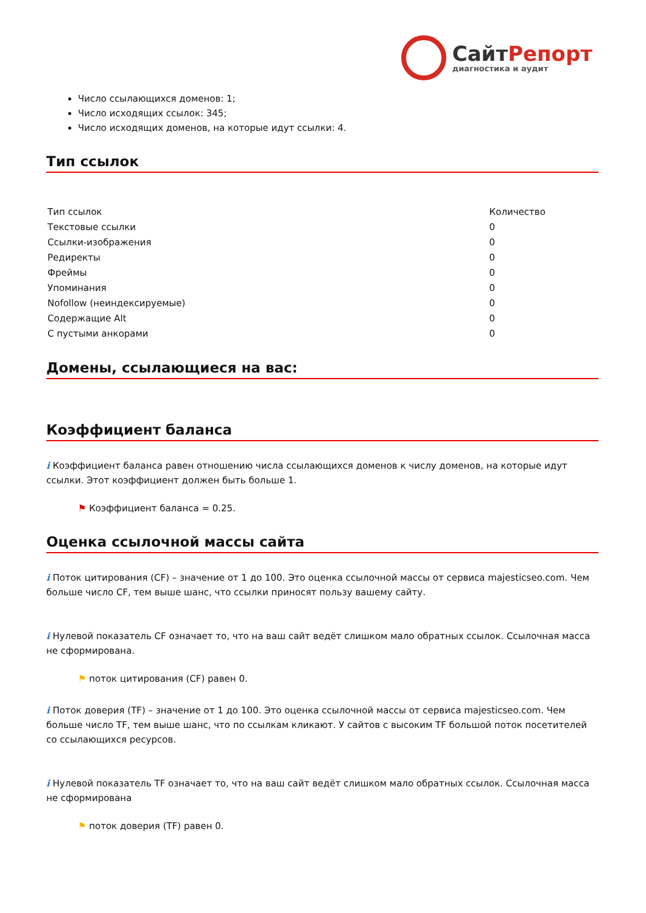Сайт Репорт
диагностика и аудит
Число ссылающихся доменов: 1;
Число исходящих ссылок: 345;
Число исходящих доменов, на которые идут ссылки: 4.
Тип ссылок
| Тип ссылок | Количество |
| --- | --- |
| Текстовые ссылки | 0 |
| Ссылки-изображения | 0 |
| Редиректы | 0 |
| Фреймы | 0 |
| Упоминания | 0 |
| Nofollow (неиндексируемые) | 0 |
| Содержащие Alt | 0 |
| С пустыми анкорами | 0 |
Домены, ссылающиеся на вас:
Коэффициент баланса
i Коэффициент баланса равен отношению числа ссылающихся доменов к числу доменов, на которые идут ссылки. Этот коэффициент должен быть больше 1.
⚑ Коэффициент баланса = 0.25.
Оценка ссылочной массы сайта
i Поток цитирования (CF) – значение от 1 до 100. Это оценка ссылочной массы от сервиса majesticseo.com. Чем больше число CF, тем выше шанс, что ссылки приносят пользу вашему сайту.
i Нулевой показатель CF означает то, что на ваш сайт ведёт слишком мало обратных ссылок. Ссылочная масса не сформирована.
⚑ поток цитирования (CF) равен 0.
i Поток доверия (TF) – значение от 1 до 100. Это оценка ссылочной массы от сервиса majesticseo.com. Чем больше число TF, тем выше шанс, что по ссылкам кликают. У сайтов с высоким TF большой поток посетителей со ссылающихся ресурсов.
i Нулевой показатель TF означает то, что на ваш сайт ведёт слишком мало обратных ссылок. Ссылочная масса не сформирована
⚑ поток доверия (TF) равен 0.